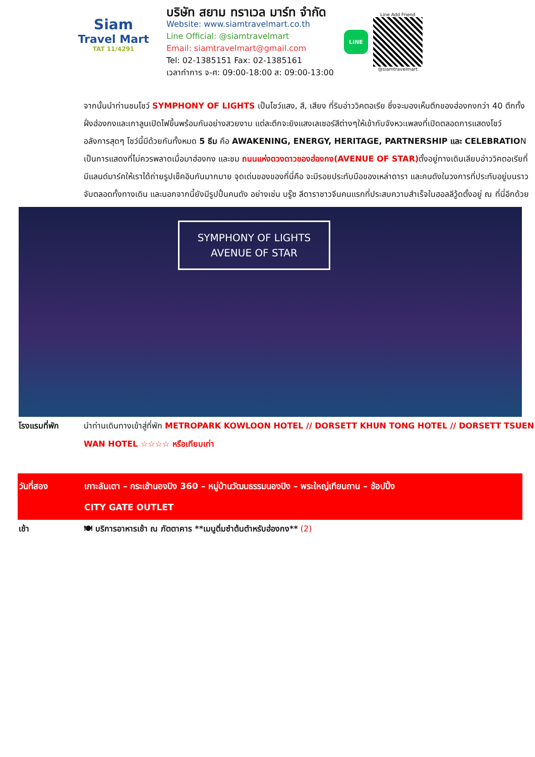Siam
Travel Mart
TAT 11/4291
บริษัท สยาม ทราเวล มาร์ท จำกัด
Website: www.siamtravelmart.co.th
Line Official: @siamtravelmart
Email: siamtravelmart@gmail.com
Tel: 02-1385151 Fax: 02-1385161
เวลาทำการ จ-ศ: 09:00-18:00 ส: 09:00-13:00
LINE
Line Add Friend
@siamtravelmart
จากนั้นนำท่านชมโชว์ SYMPHONY OF LIGHTS เป็นโชว์แสง, สี, เสียง ที่ริมอ่าววิคตอเรีย ซึ่งจะมองเห็นตึกของฮ่องกงกว่า 40 ตึกทั้งฝั่งฮ่องกงและเกาลูนเปิดไฟขึ้นพร้อมกันอย่างสวยงาม แต่ละตึกจะยิงแสงเลเซอร์สีต่างๆให้เข้ากับจังหวะเพลงที่เปิดตลอดการแสดงโชว์ อลังการสุดๆ โชว์นี้มีด้วยกันทั้งหมด 5 ธีม คือ AWAKENING, ENERGY, HERITAGE, PARTNERSHIP และ CELEBRATION เป็นการแสดงที่ไม่ควรพลาดเมื่อมาฮ่องกง และชม ถนนแห่งดวงดาวของฮ่องกง(AVENUE OF STAR) ตั้งอยู่ทางเดินเลียบอ่าววิคตอเรียที่มีแลนด์มาร์คให้เราได้ถ่ายรูปเช็คอินกันมากมาย จุดเด่นของของที่นี่คือ จะมีรอยประทับมือของเหล่าดารา และคนดังในวงการที่ประทับอยู่บนราวจับตลอดทั้งทางเดิน และนอกจากนี้ยังมีรูปปั้นคนดัง อย่างเช่น บรู๊ซ ลีดาราชาวจีนคนแรกที่ประสบความสำเร็จในฮอลลีวู้ดตั้งอยู่ ณ ที่นี่อีกด้วย
SYMPHONY OF LIGHTS
AVENUE OF STAR
โรงแรมที่พัก นำท่านเดินทางเข้าสู่ที่พัก METROPARK KOWLOON HOTEL // DORSETT KHUN TONG HOTEL // DORSETT TSUEN WAN HOTEL ☆☆☆☆ หรือเทียบเท่า
วันที่สอง เกาะลันเตา – กระเช้านองปิง 360 – หมู่บ้านวัฒนธรรมนองปิง – พระใหญ่เทียนถาน – ช้อปปิ้ง
CITY GATE OUTLET
เช้า 🍽 บริการอาหารเช้า ณ ภัตตาคาร **เมนูติ่มซำต้นตำหรับฮ่องกง** (2)